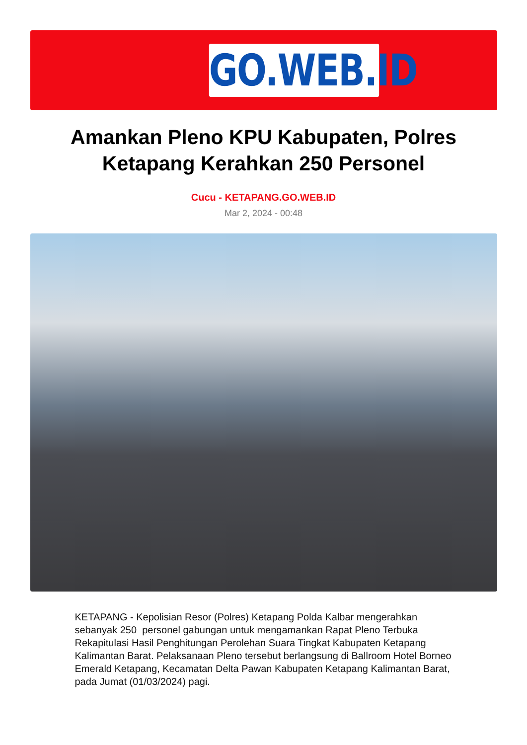GO.WEB.ID
Amankan Pleno KPU Kabupaten, Polres Ketapang Kerahkan 250 Personel
Cucu - KETAPANG.GO.WEB.ID
Mar 2, 2024 - 00:48
KETAPANG - Kepolisian Resor (Polres) Ketapang Polda Kalbar mengerahkan sebanyak 250 personel gabungan untuk mengamankan Rapat Pleno Terbuka Rekapitulasi Hasil Penghitungan Perolehan Suara Tingkat Kabupaten Ketapang Kalimantan Barat. Pelaksanaan Pleno tersebut berlangsung di Ballroom Hotel Borneo Emerald Ketapang, Kecamatan Delta Pawan Kabupaten Ketapang Kalimantan Barat, pada Jumat (01/03/2024) pagi.